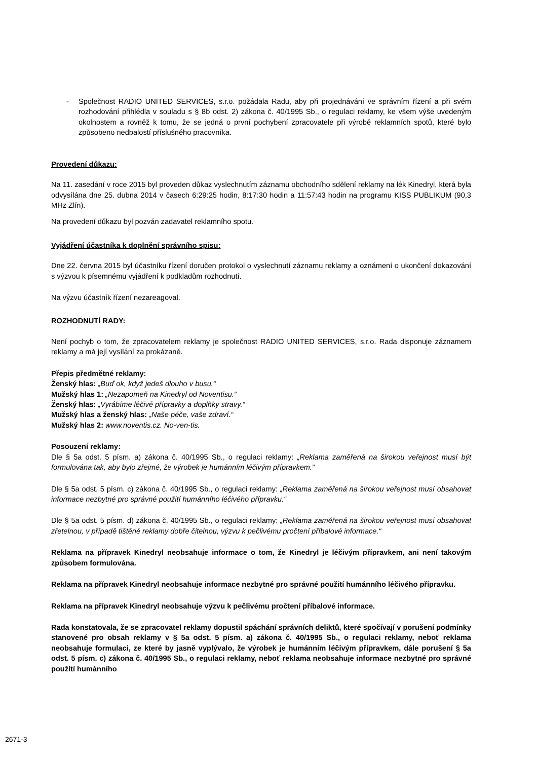- Společnost RADIO UNITED SERVICES, s.r.o. požádala Radu, aby při projednávání ve správním řízení a při svém rozhodování přihlédla v souladu s § 8b odst. 2) zákona č. 40/1995 Sb., o regulaci reklamy, ke všem výše uvedeným okolnostem a rovněž k tomu, že se jedná o první pochybení zpracovatele při výrobě reklamních spotů, které bylo způsobeno nedbalostí příslušného pracovníka.
Provedení důkazu:
Na 11. zasedání v roce 2015 byl proveden důkaz vyslechnutím záznamu obchodního sdělení reklamy na lék Kinedryl, která byla odvysílána dne 25. dubna 2014 v časech 6:29:25 hodin, 8:17:30 hodin a 11:57:43 hodin na programu KISS PUBLIKUM (90,3 MHz Zlín).
Na provedení důkazu byl pozván zadavatel reklamního spotu.
Vyjádření účastníka k doplnění správního spisu:
Dne 22. června 2015 byl účastníku řízení doručen protokol o vyslechnutí záznamu reklamy a oznámení o ukončení dokazování s výzvou k písemnému vyjádření k podkladům rozhodnutí.
Na výzvu účastník řízení nezareagoval.
ROZHODNUTÍ RADY:
Není pochyb o tom, že zpracovatelem reklamy je společnost RADIO UNITED SERVICES, s.r.o. Rada disponuje záznamem reklamy a má její vysílání za prokázané.
Přepis předmětné reklamy:
Ženský hlas: „Buď ok, když jedeš dlouho v busu.“
Mužský hlas 1: „Nezapomeň na Kinedryl od Noventisu.“
Ženský hlas: „Vyrábíme léčivé přípravky a doplňky stravy.“
Mužský hlas a ženský hlas: „Naše péče, vaše zdraví.“
Mužský hlas 2: www.noventis.cz. No-ven-tis.
Posouzení reklamy:
Dle § 5a odst. 5 písm. a) zákona č. 40/1995 Sb., o regulaci reklamy: „Reklama zaměřená na širokou veřejnost musí být formulována tak, aby bylo zřejmé, že výrobek je humánním léčivým přípravkem.“
Dle § 5a odst. 5 písm. c) zákona č. 40/1995 Sb., o regulaci reklamy: „Reklama zaměřená na širokou veřejnost musí obsahovat informace nezbytné pro správné použití humánního léčivého přípravku.“
Dle § 5a odst. 5 písm. d) zákona č. 40/1995 Sb., o regulaci reklamy: „Reklama zaměřená na širokou veřejnost musí obsahovat zřetelnou, v případě tištěné reklamy dobře čitelnou, výzvu k pečlivému pročtení příbalové informace.“
Reklama na přípravek Kinedryl neobsahuje informace o tom, že Kinedryl je léčivým přípravkem, ani není takovým způsobem formulována.
Reklama na přípravek Kinedryl neobsahuje informace nezbytné pro správné použití humánního léčivého přípravku.
Reklama na přípravek Kinedryl neobsahuje výzvu k pečlivému pročtení příbalové informace.
Rada konstatovala, že se zpracovatel reklamy dopustil spáchání správních deliktů, které spočívají v porušení podmínky stanovené pro obsah reklamy v § 5a odst. 5 písm. a) zákona č. 40/1995 Sb., o regulaci reklamy, neboť reklama neobsahuje formulaci, ze které by jasně vyplývalo, že výrobek je humánním léčivým přípravkem, dále porušení § 5a odst. 5 písm. c) zákona č. 40/1995 Sb., o regulaci reklamy, neboť reklama neobsahuje informace nezbytné pro správné použití humánního
2671-3